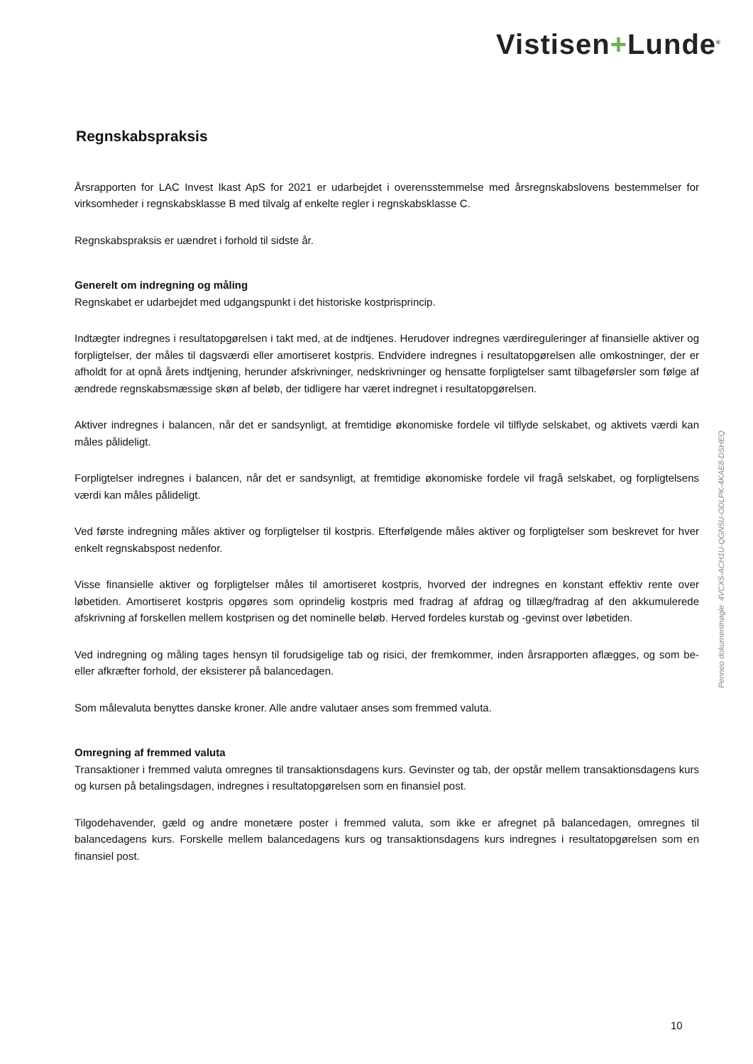Vistisen+Lunde<sup>®</sup>
Penneo dokumentnøgle: 4VCX5-ACH1U-QGN5U-ODLPK-4KAE8-DSHEQ
Regnskabspraksis
Årsrapporten for LAC Invest Ikast ApS for 2021 er udarbejdet i overensstemmelse med årsregnskabslovens bestemmelser for virksomheder i regnskabsklasse B med tilvalg af enkelte regler i regnskabsklasse C.
Regnskabspraksis er uændret i forhold til sidste år.
Generelt om indregning og måling
Regnskabet er udarbejdet med udgangspunkt i det historiske kostprisprincip.
Indtægter indregnes i resultatopgørelsen i takt med, at de indtjenes. Herudover indregnes værdireguleringer af finansielle aktiver og forpligtelser, der måles til dagsværdi eller amortiseret kostpris. Endvidere indregnes i resultatopgørelsen alle omkostninger, der er afholdt for at opnå årets indtjening, herunder afskrivninger, nedskrivninger og hensatte forpligtelser samt tilbageførsler som følge af ændrede regnskabsmæssige skøn af beløb, der tidligere har været indregnet i resultatopgørelsen.
Aktiver indregnes i balancen, når det er sandsynligt, at fremtidige økonomiske fordele vil tilflyde selskabet, og aktivets værdi kan måles pålideligt.
Forpligtelser indregnes i balancen, når det er sandsynligt, at fremtidige økonomiske fordele vil fragå selskabet, og forpligtelsens værdi kan måles pålideligt.
Ved første indregning måles aktiver og forpligtelser til kostpris. Efterfølgende måles aktiver og forpligtelser som beskrevet for hver enkelt regnskabspost nedenfor.
Visse finansielle aktiver og forpligtelser måles til amortiseret kostpris, hvorved der indregnes en konstant effektiv rente over løbetiden. Amortiseret kostpris opgøres som oprindelig kostpris med fradrag af afdrag og tillæg/fradrag af den akkumulerede afskrivning af forskellen mellem kostprisen og det nominelle beløb. Herved fordeles kurstab og -gevinst over løbetiden.
Ved indregning og måling tages hensyn til forudsigelige tab og risici, der fremkommer, inden årsrapporten aflægges, og som be- eller afkræfter forhold, der eksisterer på balancedagen.
Som målevaluta benyttes danske kroner. Alle andre valutaer anses som fremmed valuta.
Omregning af fremmed valuta
Transaktioner i fremmed valuta omregnes til transaktionsdagens kurs. Gevinster og tab, der opstår mellem transaktionsdagens kurs og kursen på betalingsdagen, indregnes i resultatopgørelsen som en finansiel post.
Tilgodehavender, gæld og andre monetære poster i fremmed valuta, som ikke er afregnet på balancedagen, omregnes til balancedagens kurs. Forskelle mellem balancedagens kurs og transaktionsdagens kurs indregnes i resultatopgørelsen som en finansiel post.
10